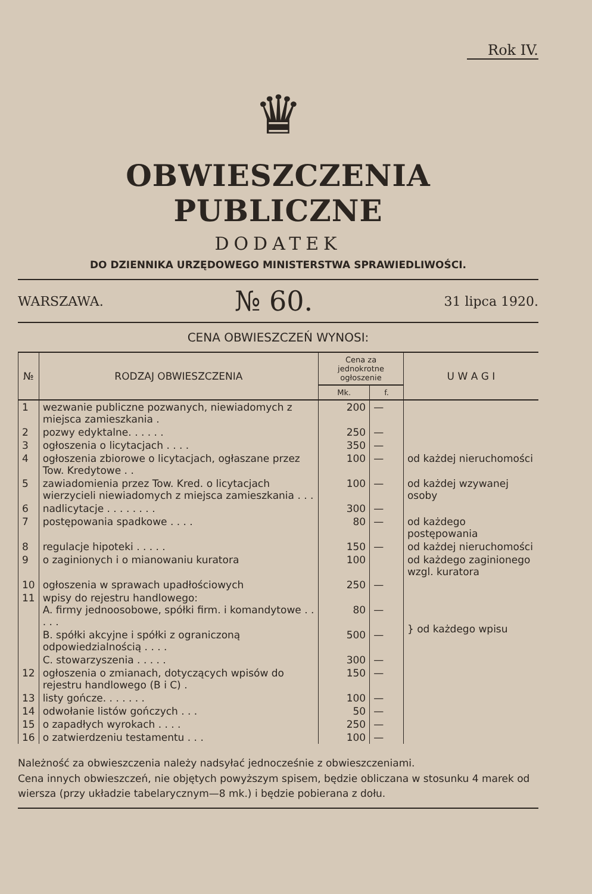Rok IV.
♛
OBWIESZCZENIA PUBLICZNE
DODATEK
DO DZIENNIKA URZĘDOWEGO MINISTERSTWA SPRAWIEDLIWOŚCI.
WARSZAWA. № 60. 31 lipca 1920.
CENA OBWIESZCZEŃ WYNOSI:
| № | RODZAJ OBWIESZCZENIA | Cena za jednokrotne ogłoszenie | | U W A G I |
| --- | --- | --- | --- | --- |
| | | Mk. | f. | |
| 1 | wezwanie publiczne pozwanych, niewiadomych z miejsca zamieszkania . | 200 | — | |
| 2 | pozwy edyktalne. . . . . . | 250 | — | |
| 3 | ogłoszenia o licytacjach . . . . | 350 | — | |
| 4 | ogłoszenia zbiorowe o licytacjach, ogłaszane przez Tow. Kredytowe . . | 100 | — | od każdej nieruchomości |
| 5 | zawiadomienia przez Tow. Kred. o licytacjach wierzycieli niewiadomych z miejsca zamieszkania . . . | 100 | — | od każdej wzywanej osoby |
| 6 | nadlicytacje . . . . . . . . | 300 | — | |
| 7 | postępowania spadkowe . . . . | 80 | — | od każdego postępowania |
| 8 | regulacje hipoteki . . . . . | 150 | — | od każdej nieruchomości |
| 9 | o zaginionych i o mianowaniu kuratora | 100 | | od każdego zaginionego wzgl. kuratora |
| 10 | ogłoszenia w sprawach upadłościowych | 250 | — | |
| 11 | wpisy do rejestru handlowego: A. firmy jednoosobowe, spółki firm. i komandytowe . . . . . | 80 | — | } od każdego wpisu |
| | B. spółki akcyjne i spółki z ograniczoną odpowiedzialnością . . . . | 500 | — | |
| | C. stowarzyszenia . . . . . | 300 | — | |
| 12 | ogłoszenia o zmianach, dotyczących wpisów do rejestru handlowego (B i C) . | 150 | — | |
| 13 | listy gończe. . . . . . . | 100 | — | |
| 14 | odwołanie listów gończych . . . | 50 | — | |
| 15 | o zapadłych wyrokach . . . . | 250 | — | |
| 16 | o zatwierdzeniu testamentu . . . | 100 | — | |
Należność za obwieszczenia należy nadsyłać jednocześnie z obwieszczeniami.
Cena innych obwieszczeń, nie objętych powyższym spisem, będzie obliczana w stosunku 4 marek od wiersza (przy układzie tabelarycznym—8 mk.) i będzie pobierana z dołu.